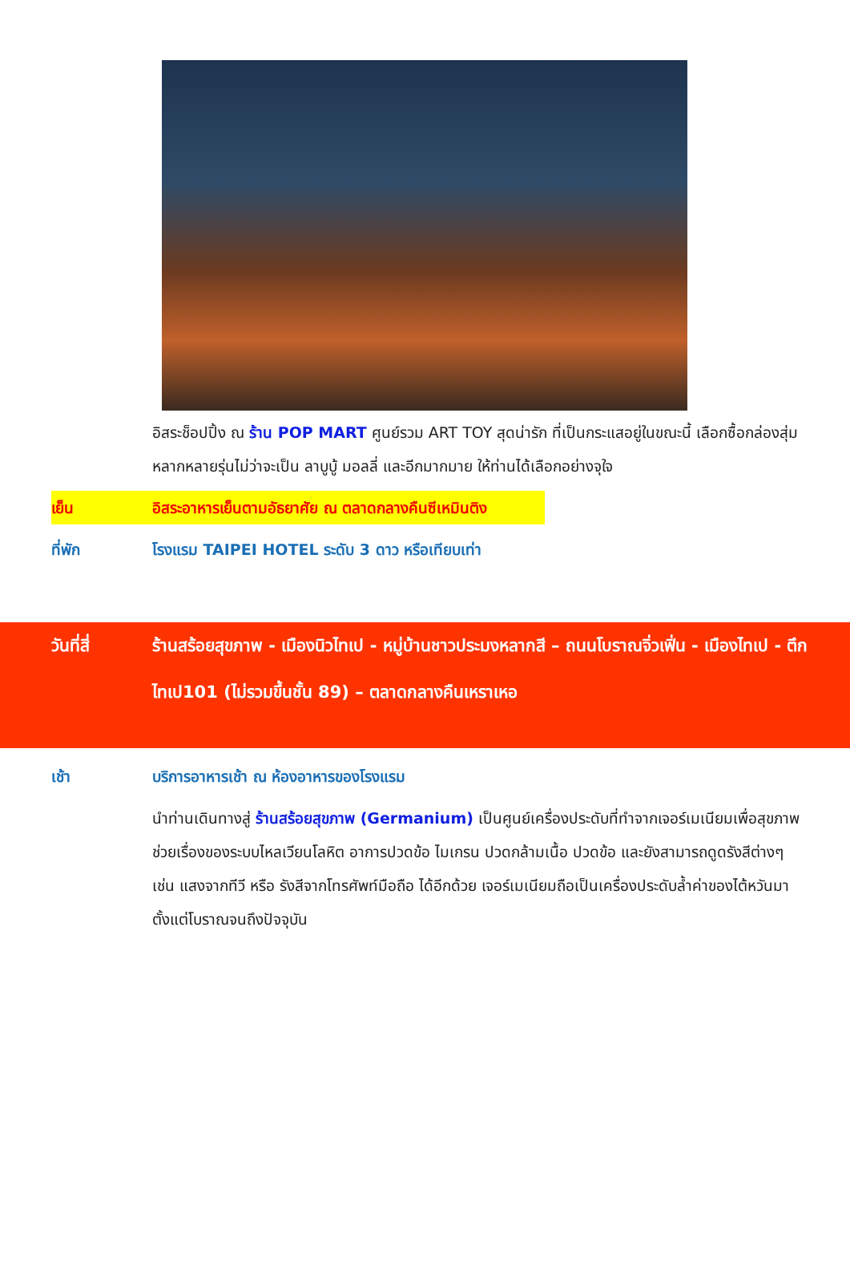อิสระช็อปปิ้ง ณ ร้าน POP MART ศูนย์รวม ART TOY สุดน่ารัก ที่เป็นกระแสอยู่ในขณะนี้ เลือกซื้อกล่องสุ่มหลากหลายรุ่นไม่ว่าจะเป็น ลาบูบู้ มอลลี่ และอีกมากมาย ให้ท่านได้เลือกอย่างจุใจ
เย็น อิสระอาหารเย็นตามอัธยาศัย ณ ตลาดกลางคืนซีเหมินติง
ที่พัก โรงแรม TAIPEI HOTEL ระดับ 3 ดาว หรือเทียบเท่า
วันที่สี่ ร้านสร้อยสุขภาพ - เมืองนิวไทเป - หมู่บ้านชาวประมงหลากสี – ถนนโบราณจิ่วเฟิ่น - เมืองไทเป - ตึกไทเป101 (ไม่รวมขึ้นชั้น 89) – ตลาดกลางคืนเหราเหอ
เช้า บริการอาหารเช้า ณ ห้องอาหารของโรงแรม
นำท่านเดินทางสู่ ร้านสร้อยสุขภาพ (Germanium) เป็นศูนย์เครื่องประดับที่ทำจากเจอร์เมเนียมเพื่อสุขภาพ ช่วยเรื่องของระบบไหลเวียนโลหิต อาการปวดข้อ ไมเกรน ปวดกล้ามเนื้อ ปวดข้อ และยังสามารถดูดรังสีต่างๆ เช่น แสงจากทีวี หรือ รังสีจากโทรศัพท์มือถือ ได้อีกด้วย เจอร์เมเนียมถือเป็นเครื่องประดับล้ำค่าของไต้หวันมาตั้งแต่โบราณจนถึงปัจจุบัน